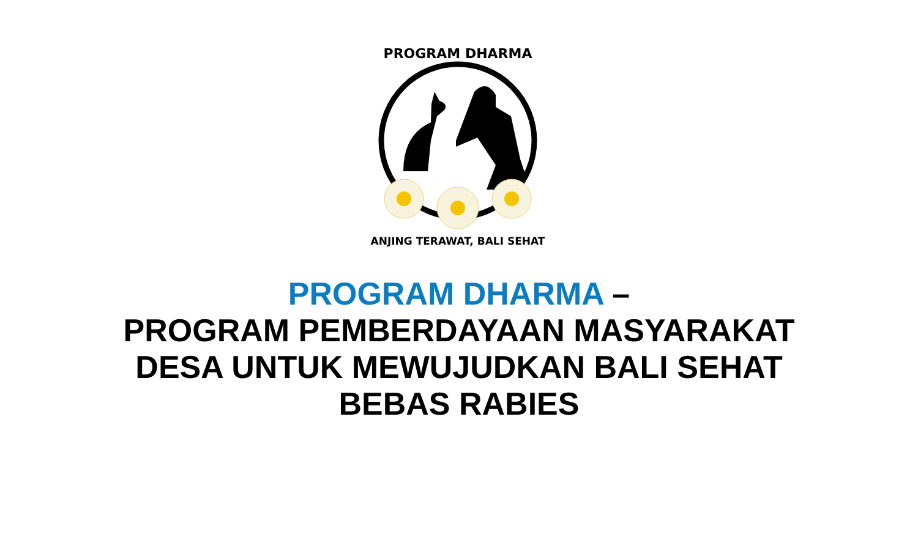PROGRAM DHARMA
ANJING TERAWAT, BALI SEHAT
PROGRAM DHARMA –
PROGRAM PEMBERDAYAAN MASYARAKAT
DESA UNTUK MEWUJUDKAN BALI SEHAT
BEBAS RABIES